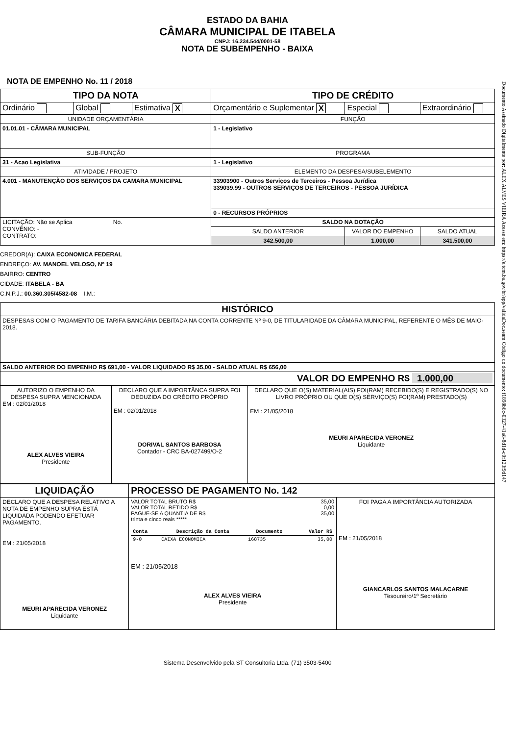Documento Assinado Digitalmente por: ALEX ALVES VIEIRA Acesse em: https://e.tcm.ba.gov.br/epp/validaDoc.seam Código do documento: f1898b6c-0327-41a8-8d1d-c0f123f9d147
ESTADO DA BAHIA
CÂMARA MUNICIPAL DE ITABELA
CNPJ: 16.234.544/0001-58
NOTA DE SUBEMPENHO - BAIXA
NOTA DE EMPENHO No. 11 / 2018
| TIPO DA NOTA | | | TIPO DE CRÉDITO | | |
| Ordinário | Global | Estimativa X | Orçamentário e Suplementar X | Especial | Extraordinário |
| UNIDADE ORÇAMENTÁRIA | | | FUNÇÃO | | |
| 01.01.01 - CÂMARA MUNICIPAL | | | 1 - Legislativo | | |
| SUB-FUNÇÃO | | | PROGRAMA | | |
| 31 - Acao Legislativa | | | 1 - Legislativo | | |
| ATIVIDADE / PROJETO | | | ELEMENTO DA DESPESA/SUBELEMENTO | | |
| 4.001 - MANUTENÇÃO DOS SERVIÇOS DA CAMARA MUNICIPAL | | | 33903900 - Outros Serviços de Terceiros - Pessoa Jurídica 339039.99 - OUTROS SERVIÇOS DE TERCEIROS - PESSOA JURÍDICA | | |
| | | | 0 - RECURSOS PRÓPRIOS | | |
| LICITAÇÃO: Não se Aplica No. CONVÊNIO: - CONTRATO: | | | SALDO NA DOTAÇÃO | | |
| | | | SALDO ANTERIOR | VALOR DO EMPENHO | SALDO ATUAL |
| | | | 342.500,00 | 1.000,00 | 341.500,00 |
CREDOR(A): CAIXA ECONOMICA FEDERAL
ENDREÇO: AV. MANOEL VELOSO, Nº 19
BAIRRO: CENTRO
CIDADE: ITABELA - BA
C.N.P.J.: 00.360.305/4582-08 I.M.:
| HISTÓRICO |
| DESPESAS COM O PAGAMENTO DE TARIFA BANCÁRIA DEBITADA NA CONTA CORRENTE Nº 9-0, DE TITULARIDADE DA CÂMARA MUNICIPAL, REFERENTE O MÊS DE MAIO-2018. |
| SALDO ANTERIOR DO EMPENHO R$ 691,00 - VALOR LIQUIDADO R$ 35,00 - SALDO ATUAL R$ 656,00 |
| VALOR DO EMPENHO R$ 1.000,00 |
| AUTORIZO O EMPENHO DA DESPESA SUPRA MENCIONADA EM : 02/01/2018 ALEX ALVES VIEIRA Presidente | DECLARO QUE A IMPORTÂNCA SUPRA FOI DEDUZIDA DO CRÉDITO PRÓPRIO EM : 02/01/2018 DORIVAL SANTOS BARBOSA Contador - CRC BA-027499/O-2 | DECLARO QUE O(S) MATERIAL(AIS) FOI(RAM) RECEBIDO(S) E REGISTRADO(S) NO LIVRO PRÓPRIO OU QUE O(S) SERVIÇO(S) FOI(RAM) PRESTADO(S) EM : 21/05/2018 MEURI APARECIDA VERONEZ Liquidante |
| LIQUIDAÇÃO | PROCESSO DE PAGAMENTO No. 142 | |
| DECLARO QUE A DESPESA RELATIVO A NOTA DE EMPENHO SUPRA ESTÁ LIQUIDADA PODENDO EFETUAR PAGAMENTO. EM : 21/05/2018 MEURI APARECIDA VERONEZ Liquidante | / VALOR TOTAL BRUTO R$ / 35,00 / / VALOR TOTAL RETIDO R$ / 0,00 / / PAGUE-SE A QUANTIA DE R$ / 35,00 / trinta e cinco reais ***** / Conta / Descrição da Conta / Documento / Valor R$ / / --- / --- / --- / --- / / 9-0 / CAIXA ECONOMICA / 168735 / 35,00 / EM : 21/05/2018 ALEX ALVES VIEIRA Presidente | FOI PAGA A IMPORTÂNCIA AUTORIZADA EM : 21/05/2018 GIANCARLOS SANTOS MALACARNE Tesoureiro/1º Secretário |
Sistema Desenvolvido pela ST Consultoria Ltda. (71) 3503-5400